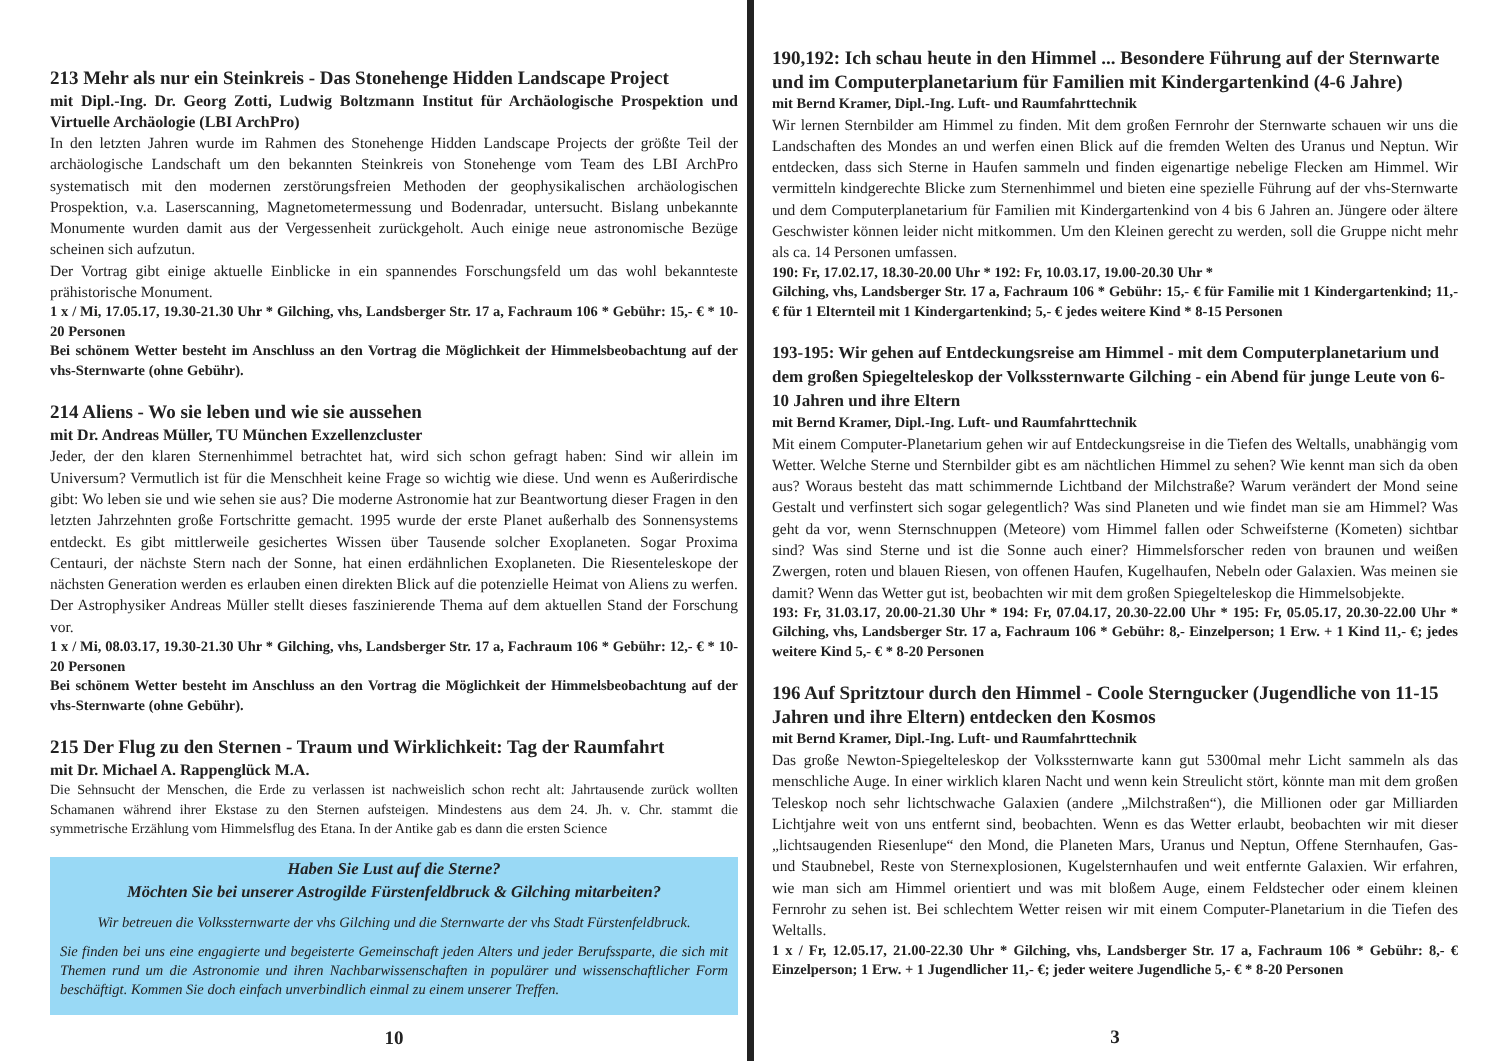213 Mehr als nur ein Steinkreis - Das Stonehenge Hidden Landscape Project
mit Dipl.-Ing. Dr. Georg Zotti, Ludwig Boltzmann Institut für Archäologische Prospektion und Virtuelle Archäologie (LBI ArchPro)
In den letzten Jahren wurde im Rahmen des Stonehenge Hidden Landscape Projects der größte Teil der archäologische Landschaft um den bekannten Steinkreis von Stonehenge vom Team des LBI ArchPro systematisch mit den modernen zerstörungsfreien Methoden der geophysikalischen archäologischen Prospektion, v.a. Laserscanning, Magnetometermessung und Bodenradar, untersucht. Bislang unbekannte Monumente wurden damit aus der Vergessenheit zurückgeholt. Auch einige neue astronomische Bezüge scheinen sich aufzutun.
Der Vortrag gibt einige aktuelle Einblicke in ein spannendes Forschungsfeld um das wohl bekannteste prähistorische Monument.
1 x / Mi, 17.05.17, 19.30-21.30 Uhr * Gilching, vhs, Landsberger Str. 17 a, Fachraum 106 * Gebühr: 15,- € * 10-20 Personen
Bei schönem Wetter besteht im Anschluss an den Vortrag die Möglichkeit der Himmelsbeobachtung auf der vhs-Sternwarte (ohne Gebühr).
214 Aliens - Wo sie leben und wie sie aussehen
mit Dr. Andreas Müller, TU München Exzellenzcluster
Jeder, der den klaren Sternenhimmel betrachtet hat, wird sich schon gefragt haben: Sind wir allein im Universum? Vermutlich ist für die Menschheit keine Frage so wichtig wie diese. Und wenn es Außerirdische gibt: Wo leben sie und wie sehen sie aus? Die moderne Astronomie hat zur Beantwortung dieser Fragen in den letzten Jahrzehnten große Fortschritte gemacht. 1995 wurde der erste Planet außerhalb des Sonnensystems entdeckt. Es gibt mittlerweile gesichertes Wissen über Tausende solcher Exoplaneten. Sogar Proxima Centauri, der nächste Stern nach der Sonne, hat einen erdähnlichen Exoplaneten. Die Riesenteleskope der nächsten Generation werden es erlauben einen direkten Blick auf die potenzielle Heimat von Aliens zu werfen. Der Astrophysiker Andreas Müller stellt dieses faszinierende Thema auf dem aktuellen Stand der Forschung vor.
1 x / Mi, 08.03.17, 19.30-21.30 Uhr * Gilching, vhs, Landsberger Str. 17 a, Fachraum 106 * Gebühr: 12,- € * 10-20 Personen
Bei schönem Wetter besteht im Anschluss an den Vortrag die Möglichkeit der Himmelsbeobachtung auf der vhs-Sternwarte (ohne Gebühr).
215 Der Flug zu den Sternen - Traum und Wirklichkeit: Tag der Raumfahrt
mit Dr. Michael A. Rappenglück M.A.
Die Sehnsucht der Menschen, die Erde zu verlassen ist nachweislich schon recht alt: Jahrtausende zurück wollten Schamanen während ihrer Ekstase zu den Sternen aufsteigen. Mindestens aus dem 24. Jh. v. Chr. stammt die symmetrische Erzählung vom Himmelsflug des Etana. In der Antike gab es dann die ersten Science
Haben Sie Lust auf die Sterne?
Möchten Sie bei unserer Astrogilde Fürstenfeldbruck & Gilching mitarbeiten?
Wir betreuen die Volkssternwarte der vhs Gilching und die Sternwarte der vhs Stadt Fürstenfeldbruck.
Sie finden bei uns eine engagierte und begeisterte Gemeinschaft jeden Alters und jeder Berufssparte, die sich mit Themen rund um die Astronomie und ihren Nachbarwissenschaften in populärer und wissenschaftlicher Form beschäftigt. Kommen Sie doch einfach unverbindlich einmal zu einem unserer Treffen.
10
190,192: Ich schau heute in den Himmel ... Besondere Führung auf der Sternwarte und im Computerplanetarium für Familien mit Kindergartenkind (4-6 Jahre)
mit Bernd Kramer, Dipl.-Ing. Luft- und Raumfahrttechnik
Wir lernen Sternbilder am Himmel zu finden. Mit dem großen Fernrohr der Sternwarte schauen wir uns die Landschaften des Mondes an und werfen einen Blick auf die fremden Welten des Uranus und Neptun. Wir entdecken, dass sich Sterne in Haufen sammeln und finden eigenartige nebelige Flecken am Himmel. Wir vermitteln kindgerechte Blicke zum Sternenhimmel und bieten eine spezielle Führung auf der vhs-Sternwarte und dem Computerplanetarium für Familien mit Kindergartenkind von 4 bis 6 Jahren an. Jüngere oder ältere Geschwister können leider nicht mitkommen. Um den Kleinen gerecht zu werden, soll die Gruppe nicht mehr als ca. 14 Personen umfassen.
190: Fr, 17.02.17, 18.30-20.00 Uhr * 192: Fr, 10.03.17, 19.00-20.30 Uhr *
Gilching, vhs, Landsberger Str. 17 a, Fachraum 106 * Gebühr: 15,- € für Familie mit 1 Kindergartenkind; 11,- € für 1 Elternteil mit 1 Kindergartenkind; 5,- € jedes weitere Kind * 8-15 Personen
193-195: Wir gehen auf Entdeckungsreise am Himmel - mit dem Computerplanetarium und dem großen Spiegelteleskop der Volkssternwarte Gilching - ein Abend für junge Leute von 6-10 Jahren und ihre Eltern
mit Bernd Kramer, Dipl.-Ing. Luft- und Raumfahrttechnik
Mit einem Computer-Planetarium gehen wir auf Entdeckungsreise in die Tiefen des Weltalls, unabhängig vom Wetter. Welche Sterne und Sternbilder gibt es am nächtlichen Himmel zu sehen? Wie kennt man sich da oben aus? Woraus besteht das matt schimmernde Lichtband der Milchstraße? Warum verändert der Mond seine Gestalt und verfinstert sich sogar gelegentlich? Was sind Planeten und wie findet man sie am Himmel? Was geht da vor, wenn Sternschnuppen (Meteore) vom Himmel fallen oder Schweifsterne (Kometen) sichtbar sind? Was sind Sterne und ist die Sonne auch einer? Himmelsforscher reden von braunen und weißen Zwergen, roten und blauen Riesen, von offenen Haufen, Kugelhaufen, Nebeln oder Galaxien. Was meinen sie damit? Wenn das Wetter gut ist, beobachten wir mit dem großen Spiegelteleskop die Himmelsobjekte.
193: Fr, 31.03.17, 20.00-21.30 Uhr * 194: Fr, 07.04.17, 20.30-22.00 Uhr * 195: Fr, 05.05.17, 20.30-22.00 Uhr * Gilching, vhs, Landsberger Str. 17 a, Fachraum 106 * Gebühr: 8,- Einzelperson; 1 Erw. + 1 Kind 11,- €; jedes weitere Kind 5,- € * 8-20 Personen
196 Auf Spritztour durch den Himmel - Coole Sterngucker (Jugendliche von 11-15 Jahren und ihre Eltern) entdecken den Kosmos
mit Bernd Kramer, Dipl.-Ing. Luft- und Raumfahrttechnik
Das große Newton-Spiegelteleskop der Volkssternwarte kann gut 5300mal mehr Licht sammeln als das menschliche Auge. In einer wirklich klaren Nacht und wenn kein Streulicht stört, könnte man mit dem großen Teleskop noch sehr lichtschwache Galaxien (andere „Milchstraßen“), die Millionen oder gar Milliarden Lichtjahre weit von uns entfernt sind, beobachten. Wenn es das Wetter erlaubt, beobachten wir mit dieser „lichtsaugenden Riesenlupe“ den Mond, die Planeten Mars, Uranus und Neptun, Offene Sternhaufen, Gas- und Staubnebel, Reste von Sternexplosionen, Kugelsternhaufen und weit entfernte Galaxien. Wir erfahren, wie man sich am Himmel orientiert und was mit bloßem Auge, einem Feldstecher oder einem kleinen Fernrohr zu sehen ist. Bei schlechtem Wetter reisen wir mit einem Computer-Planetarium in die Tiefen des Weltalls.
1 x / Fr, 12.05.17, 21.00-22.30 Uhr * Gilching, vhs, Landsberger Str. 17 a, Fachraum 106 * Gebühr: 8,- € Einzelperson; 1 Erw. + 1 Jugendlicher 11,- €; jeder weitere Jugendliche 5,- € * 8-20 Personen
3